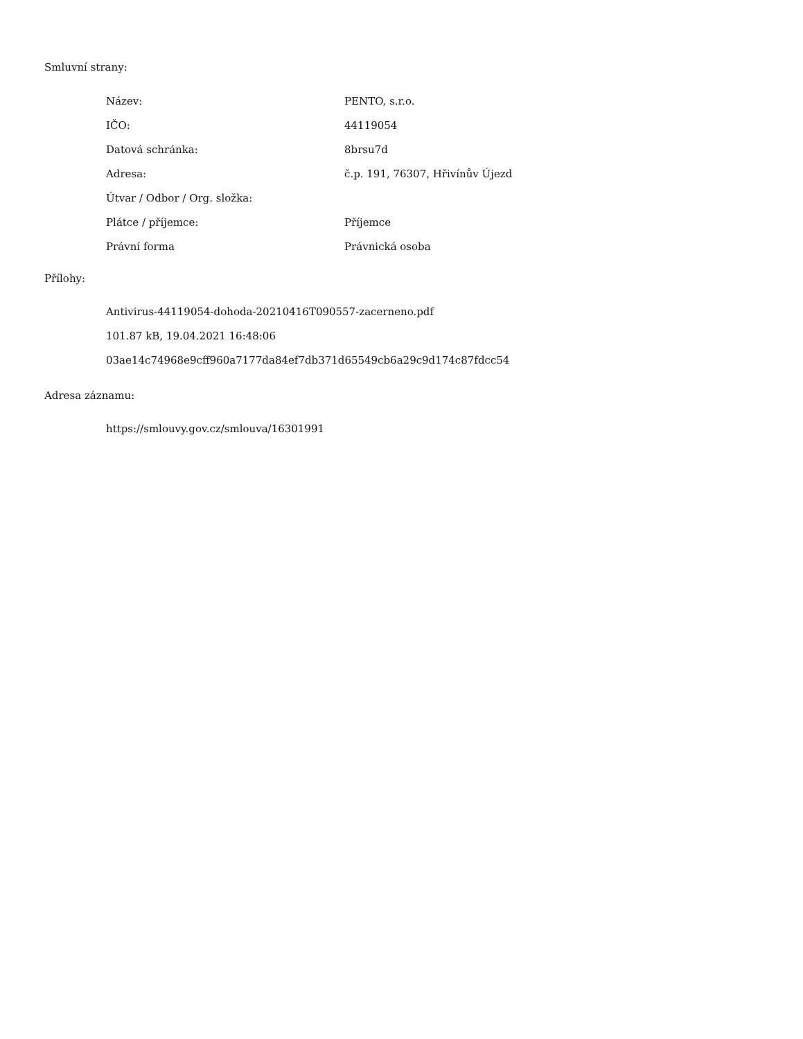Smluvní strany:
| Název: | PENTO, s.r.o. |
| IČO: | 44119054 |
| Datová schránka: | 8brsu7d |
| Adresa: | č.p. 191, 76307, Hřivínův Újezd |
| Útvar / Odbor / Org. složka: | |
| Plátce / příjemce: | Příjemce |
| Právní forma | Právnická osoba |
Přílohy:
Antivirus-44119054-dohoda-20210416T090557-zacerneno.pdf
101.87 kB, 19.04.2021 16:48:06
03ae14c74968e9cff960a7177da84ef7db371d65549cb6a29c9d174c87fdcc54
Adresa záznamu:
https://smlouvy.gov.cz/smlouva/16301991